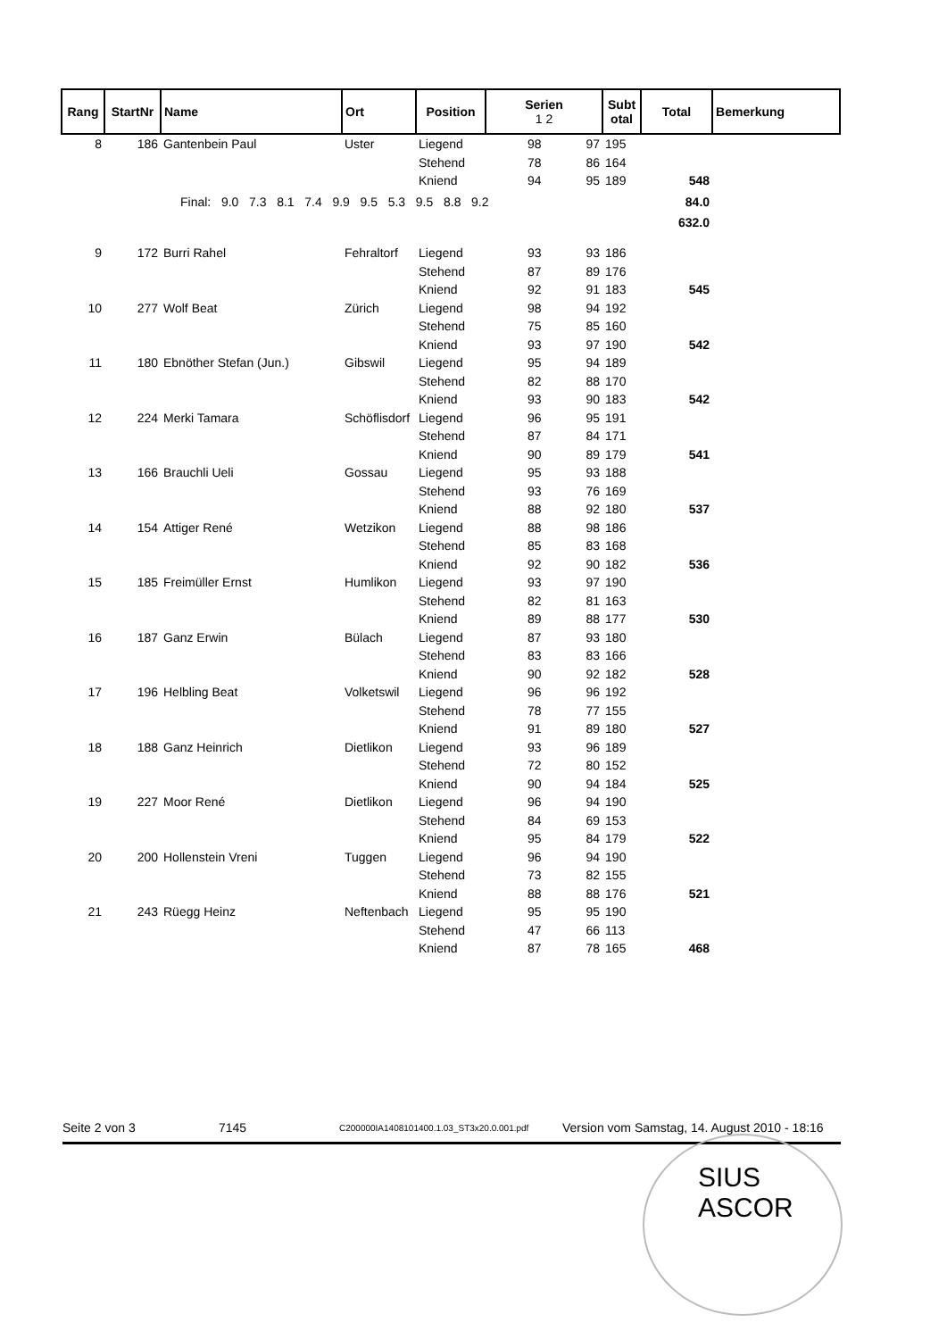| Rang | StartNr | Name | Ort | Position | Serien 1 2 | | Subt otal | Total | Bemerkung |
| --- | --- | --- | --- | --- | --- | --- | --- | --- | --- |
| 8 | 186 | Gantenbein Paul | Uster | Liegend | 98 | 97 | 195 | | |
| | | | | Stehend | 78 | 86 | 164 | | |
| | | | | Kniend | 94 | 95 | 189 | 548 | |
| | | Final: 9.0 7.3 8.1 7.4 9.9 9.5 5.3 9.5 8.8 9.2 | | | | | | 84.0 | |
| | | | | | | | | 632.0 | |
| 9 | 172 | Burri Rahel | Fehraltorf | Liegend | 93 | 93 | 186 | | |
| | | | | Stehend | 87 | 89 | 176 | | |
| | | | | Kniend | 92 | 91 | 183 | 545 | |
| 10 | 277 | Wolf Beat | Zürich | Liegend | 98 | 94 | 192 | | |
| | | | | Stehend | 75 | 85 | 160 | | |
| | | | | Kniend | 93 | 97 | 190 | 542 | |
| 11 | 180 | Ebnöther Stefan (Jun.) | Gibswil | Liegend | 95 | 94 | 189 | | |
| | | | | Stehend | 82 | 88 | 170 | | |
| | | | | Kniend | 93 | 90 | 183 | 542 | |
| 12 | 224 | Merki Tamara | Schöflisdorf | Liegend | 96 | 95 | 191 | | |
| | | | | Stehend | 87 | 84 | 171 | | |
| | | | | Kniend | 90 | 89 | 179 | 541 | |
| 13 | 166 | Brauchli Ueli | Gossau | Liegend | 95 | 93 | 188 | | |
| | | | | Stehend | 93 | 76 | 169 | | |
| | | | | Kniend | 88 | 92 | 180 | 537 | |
| 14 | 154 | Attiger René | Wetzikon | Liegend | 88 | 98 | 186 | | |
| | | | | Stehend | 85 | 83 | 168 | | |
| | | | | Kniend | 92 | 90 | 182 | 536 | |
| 15 | 185 | Freimüller Ernst | Humlikon | Liegend | 93 | 97 | 190 | | |
| | | | | Stehend | 82 | 81 | 163 | | |
| | | | | Kniend | 89 | 88 | 177 | 530 | |
| 16 | 187 | Ganz Erwin | Bülach | Liegend | 87 | 93 | 180 | | |
| | | | | Stehend | 83 | 83 | 166 | | |
| | | | | Kniend | 90 | 92 | 182 | 528 | |
| 17 | 196 | Helbling Beat | Volketswil | Liegend | 96 | 96 | 192 | | |
| | | | | Stehend | 78 | 77 | 155 | | |
| | | | | Kniend | 91 | 89 | 180 | 527 | |
| 18 | 188 | Ganz Heinrich | Dietlikon | Liegend | 93 | 96 | 189 | | |
| | | | | Stehend | 72 | 80 | 152 | | |
| | | | | Kniend | 90 | 94 | 184 | 525 | |
| 19 | 227 | Moor René | Dietlikon | Liegend | 96 | 94 | 190 | | |
| | | | | Stehend | 84 | 69 | 153 | | |
| | | | | Kniend | 95 | 84 | 179 | 522 | |
| 20 | 200 | Hollenstein Vreni | Tuggen | Liegend | 96 | 94 | 190 | | |
| | | | | Stehend | 73 | 82 | 155 | | |
| | | | | Kniend | 88 | 88 | 176 | 521 | |
| 21 | 243 | Rüegg Heinz | Neftenbach | Liegend | 95 | 95 | 190 | | |
| | | | | Stehend | 47 | 66 | 113 | | |
| | | | | Kniend | 87 | 78 | 165 | 468 | |
Seite 2 von 3 7145 C200000IA1408101400.1.03_ST3x20.0.001.pdf Version vom Samstag, 14. August 2010 - 18:16
SIUS
ASCOR